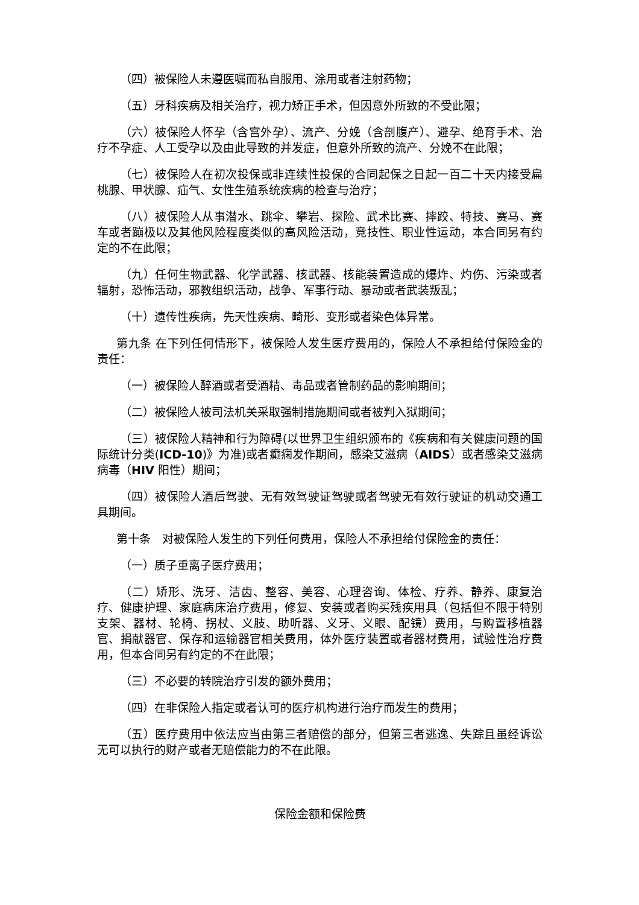（四）被保险人未遵医嘱而私自服用、涂用或者注射药物；
（五）牙科疾病及相关治疗，视力矫正手术，但因意外所致的不受此限；
（六）被保险人怀孕（含宫外孕）、流产、分娩（含剖腹产）、避孕、绝育手术、治疗不孕症、人工受孕以及由此导致的并发症，但意外所致的流产、分娩不在此限；
（七）被保险人在初次投保或非连续性投保的合同起保之日起一百二十天内接受扁桃腺、甲状腺、疝气、女性生殖系统疾病的检查与治疗；
（八）被保险人从事潜水、跳伞、攀岩、探险、武术比赛、摔跤、特技、赛马、赛车或者蹦极以及其他风险程度类似的高风险活动，竞技性、职业性运动，本合同另有约定的不在此限；
（九）任何生物武器、化学武器、核武器、核能装置造成的爆炸、灼伤、污染或者辐射，恐怖活动，邪教组织活动，战争、军事行动、暴动或者武装叛乱；
（十）遗传性疾病，先天性疾病、畸形、变形或者染色体异常。
第九条 在下列任何情形下，被保险人发生医疗费用的，保险人不承担给付保险金的责任：
（一）被保险人醉酒或者受酒精、毒品或者管制药品的影响期间；
（二）被保险人被司法机关采取强制措施期间或者被判入狱期间；
（三）被保险人精神和行为障碍(以世界卫生组织颁布的《疾病和有关健康问题的国际统计分类(ICD-10)》为准)或者癫痫发作期间，感染艾滋病（AIDS）或者感染艾滋病病毒（HIV 阳性）期间；
（四）被保险人酒后驾驶、无有效驾驶证驾驶或者驾驶无有效行驶证的机动交通工具期间。
第十条　对被保险人发生的下列任何费用，保险人不承担给付保险金的责任：
（一）质子重离子医疗费用；
（二）矫形、洗牙、洁齿、整容、美容、心理咨询、体检、疗养、静养、康复治疗、健康护理、家庭病床治疗费用，修复、安装或者购买残疾用具（包括但不限于特别支架、器材、轮椅、拐杖、义肢、助听器、义牙、义眼、配镜）费用，与购置移植器官、捐献器官、保存和运输器官相关费用，体外医疗装置或者器材费用，试验性治疗费用，但本合同另有约定的不在此限；
（三）不必要的转院治疗引发的额外费用；
（四）在非保险人指定或者认可的医疗机构进行治疗而发生的费用；
（五）医疗费用中依法应当由第三者赔偿的部分，但第三者逃逸、失踪且虽经诉讼无可以执行的财产或者无赔偿能力的不在此限。
保险金额和保险费